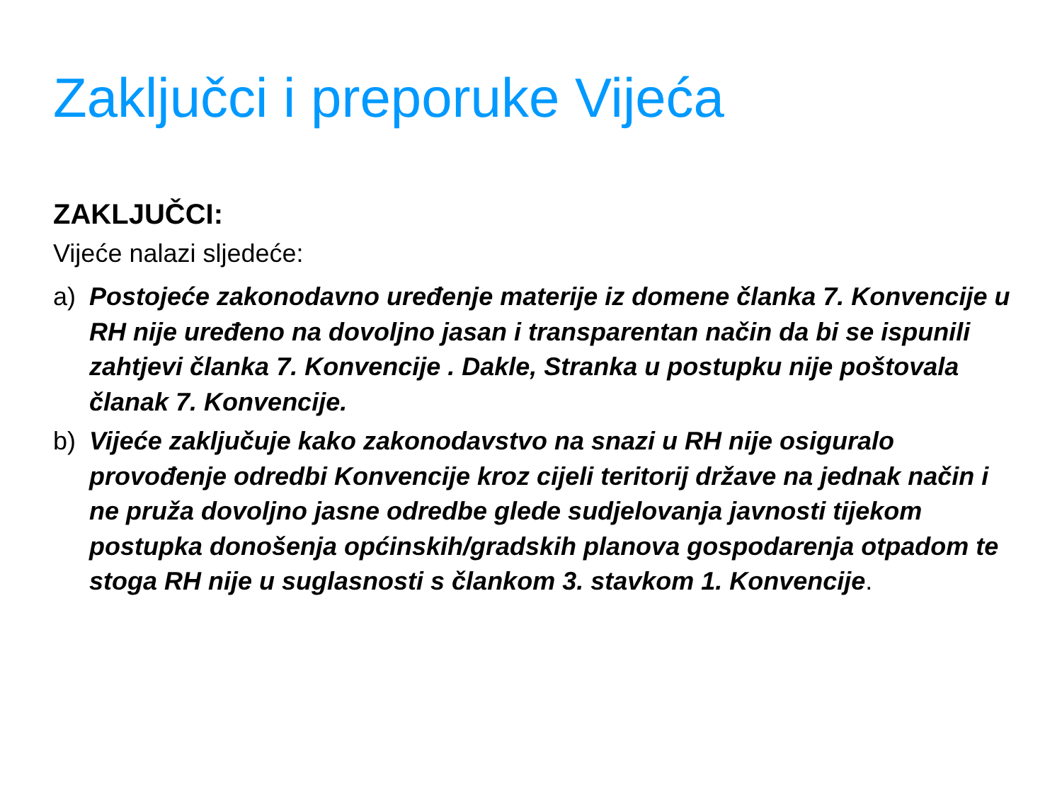Zaključci i preporuke Vijeća
ZAKLJUČCI:
Vijeće nalazi sljedeće:
a) Postojeće zakonodavno uređenje materije iz domene članka 7. Konvencije u RH nije uređeno na dovoljno jasan i transparentan način da bi se ispunili zahtjevi članka 7. Konvencije . Dakle, Stranka u postupku nije poštovala članak 7. Konvencije.
b) Vijeće zaključuje kako zakonodavstvo na snazi u RH nije osiguralo provođenje odredbi Konvencije kroz cijeli teritorij države na jednak način i ne pruža dovoljno jasne odredbe glede sudjelovanja javnosti tijekom postupka donošenja općinskih/gradskih planova gospodarenja otpadom te stoga RH nije u suglasnosti s člankom 3. stavkom 1. Konvencije.